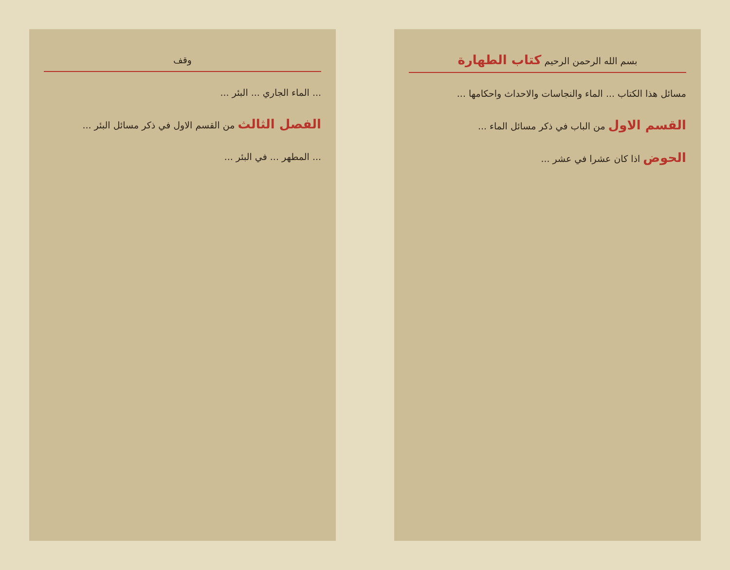بسم الله الرحمن الرحيم كتاب الطهارة
مسائل هذا الكتاب ... الماء والنجاسات والاحداث واحكامها ...
القسم الاول من الباب في ذكر مسائل الماء ...
الحوض اذا كان عشرا في عشر ...
وقف
... الماء الجاري ... البئر ...
الفصل الثالث من القسم الاول في ذكر مسائل البئر ...
... المطهر ... في البئر ...